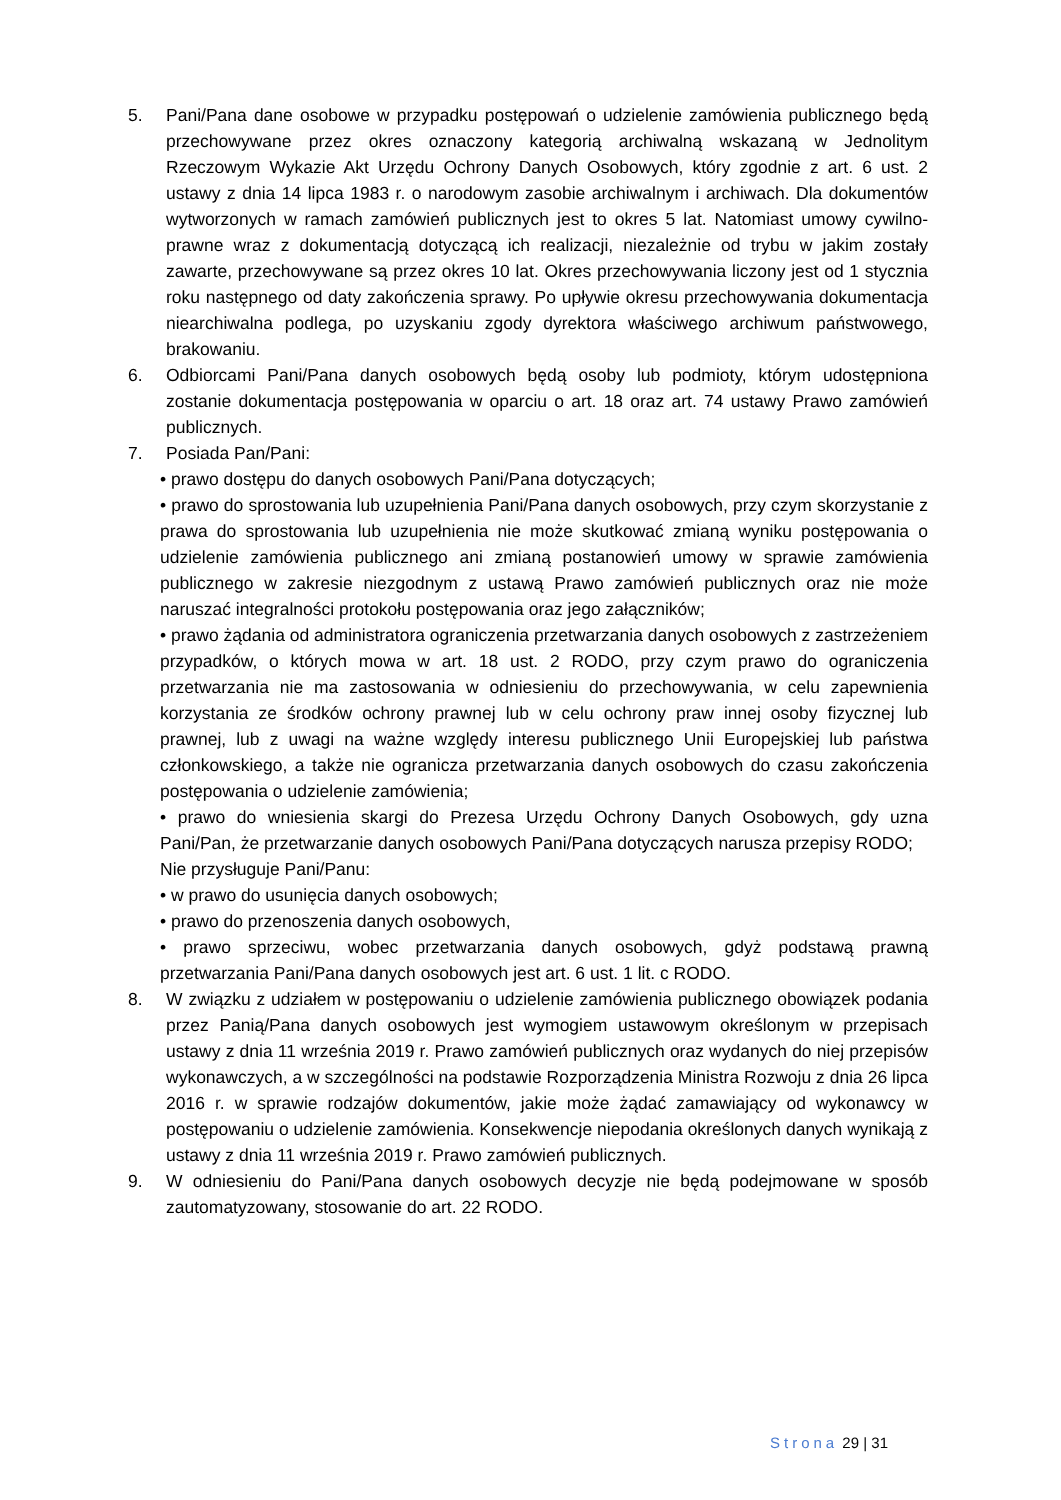5. Pani/Pana dane osobowe w przypadku postępowań o udzielenie zamówienia publicznego będą przechowywane przez okres oznaczony kategorią archiwalną wskazaną w Jednolitym Rzeczowym Wykazie Akt Urzędu Ochrony Danych Osobowych, który zgodnie z art. 6 ust. 2 ustawy z dnia 14 lipca 1983 r. o narodowym zasobie archiwalnym i archiwach. Dla dokumentów wytworzonych w ramach zamówień publicznych jest to okres 5 lat. Natomiast umowy cywilno-prawne wraz z dokumentacją dotyczącą ich realizacji, niezależnie od trybu w jakim zostały zawarte, przechowywane są przez okres 10 lat. Okres przechowywania liczony jest od 1 stycznia roku następnego od daty zakończenia sprawy. Po upływie okresu przechowywania dokumentacja niearchiwalna podlega, po uzyskaniu zgody dyrektora właściwego archiwum państwowego, brakowaniu.
6. Odbiorcami Pani/Pana danych osobowych będą osoby lub podmioty, którym udostępniona zostanie dokumentacja postępowania w oparciu o art. 18 oraz art. 74 ustawy Prawo zamówień publicznych.
7. Posiada Pan/Pani:
• prawo dostępu do danych osobowych Pani/Pana dotyczących;
• prawo do sprostowania lub uzupełnienia Pani/Pana danych osobowych, przy czym skorzystanie z prawa do sprostowania lub uzupełnienia nie może skutkować zmianą wyniku postępowania o udzielenie zamówienia publicznego ani zmianą postanowień umowy w sprawie zamówienia publicznego w zakresie niezgodnym z ustawą Prawo zamówień publicznych oraz nie może naruszać integralności protokołu postępowania oraz jego załączników;
• prawo żądania od administratora ograniczenia przetwarzania danych osobowych z zastrzeżeniem przypadków, o których mowa w art. 18 ust. 2 RODO, przy czym prawo do ograniczenia przetwarzania nie ma zastosowania w odniesieniu do przechowywania, w celu zapewnienia korzystania ze środków ochrony prawnej lub w celu ochrony praw innej osoby fizycznej lub prawnej, lub z uwagi na ważne względy interesu publicznego Unii Europejskiej lub państwa członkowskiego, a także nie ogranicza przetwarzania danych osobowych do czasu zakończenia postępowania o udzielenie zamówienia;
• prawo do wniesienia skargi do Prezesa Urzędu Ochrony Danych Osobowych, gdy uzna Pani/Pan, że przetwarzanie danych osobowych Pani/Pana dotyczących narusza przepisy RODO;
Nie przysługuje Pani/Panu:
• w prawo do usunięcia danych osobowych;
• prawo do przenoszenia danych osobowych,
• prawo sprzeciwu, wobec przetwarzania danych osobowych, gdyż podstawą prawną przetwarzania Pani/Pana danych osobowych jest art. 6 ust. 1 lit. c RODO.
8. W związku z udziałem w postępowaniu o udzielenie zamówienia publicznego obowiązek podania przez Panią/Pana danych osobowych jest wymogiem ustawowym określonym w przepisach ustawy z dnia 11 września 2019 r. Prawo zamówień publicznych oraz wydanych do niej przepisów wykonawczych, a w szczególności na podstawie Rozporządzenia Ministra Rozwoju z dnia 26 lipca 2016 r. w sprawie rodzajów dokumentów, jakie może żądać zamawiający od wykonawcy w postępowaniu o udzielenie zamówienia. Konsekwencje niepodania określonych danych wynikają z ustawy z dnia 11 września 2019 r. Prawo zamówień publicznych.
9. W odniesieniu do Pani/Pana danych osobowych decyzje nie będą podejmowane w sposób zautomatyzowany, stosowanie do art. 22 RODO.
Strona 29 | 31